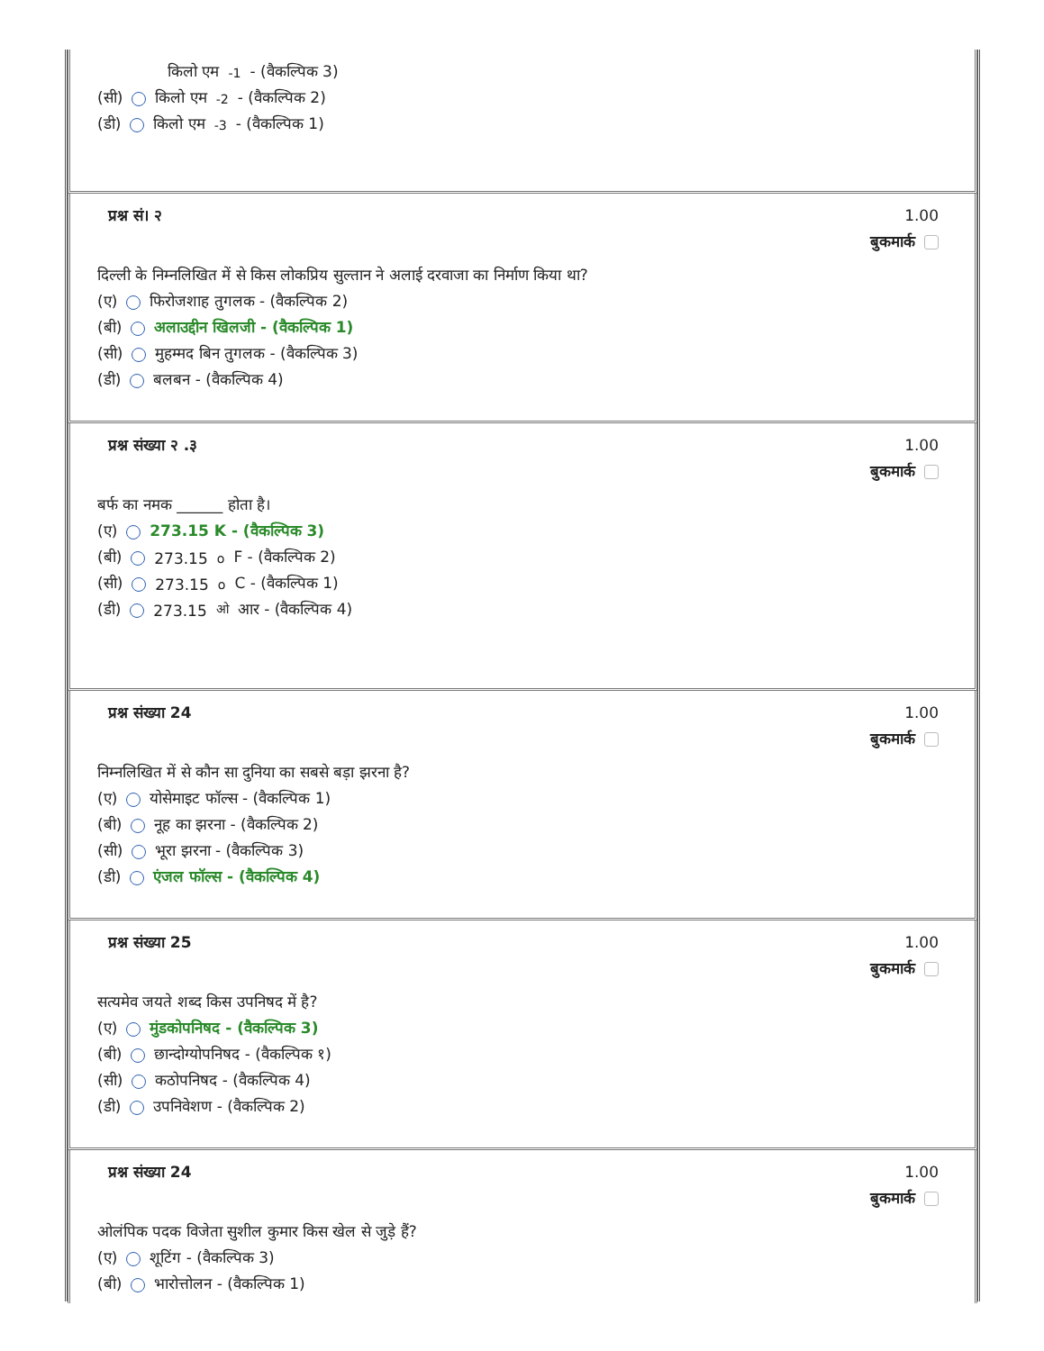किलो एम <sup>-1</sup> - (वैकल्पिक 3)
(सी) किलो एम <sup>-2</sup> - (वैकल्पिक 2)
(डी) किलो एम <sup>-3</sup> - (वैकल्पिक 1)
प्रश्न सं। २ 1.00
बुकमार्क
दिल्ली के निम्नलिखित में से किस लोकप्रिय सुल्तान ने अलाई दरवाजा का निर्माण किया था?
(ए) फिरोजशाह तुगलक - (वैकल्पिक 2)
(बी) अलाउद्दीन खिलजी - (वैकल्पिक 1)
(सी) मुहम्मद बिन तुगलक - (वैकल्पिक 3)
(डी) बलबन - (वैकल्पिक 4)
प्रश्न संख्या २ .३ 1.00
बुकमार्क
बर्फ का नमक ______ होता है।
(ए) 273.15 K - (वैकल्पिक 3)
(बी) 273.15 <sup>o</sup> F - (वैकल्पिक 2)
(सी) 273.15 <sup>o</sup> C - (वैकल्पिक 1)
(डी) 273.15 <sup>ओ</sup> आर - (वैकल्पिक 4)
प्रश्न संख्या 24 1.00
बुकमार्क
निम्नलिखित में से कौन सा दुनिया का सबसे बड़ा झरना है?
(ए) योसेमाइट फॉल्स - (वैकल्पिक 1)
(बी) नूह का झरना - (वैकल्पिक 2)
(सी) भूरा झरना - (वैकल्पिक 3)
(डी) एंजल फॉल्स - (वैकल्पिक 4)
प्रश्न संख्या 25 1.00
बुकमार्क
सत्यमेव जयते शब्द किस उपनिषद में है?
(ए) मुंडकोपनिषद - (वैकल्पिक 3)
(बी) छान्दोग्योपनिषद - (वैकल्पिक १)
(सी) कठोपनिषद - (वैकल्पिक 4)
(डी) उपनिवेशण - (वैकल्पिक 2)
प्रश्न संख्या 24 1.00
बुकमार्क
ओलंपिक पदक विजेता सुशील कुमार किस खेल से जुड़े हैं?
(ए) शूटिंग - (वैकल्पिक 3)
(बी) भारोत्तोलन - (वैकल्पिक 1)